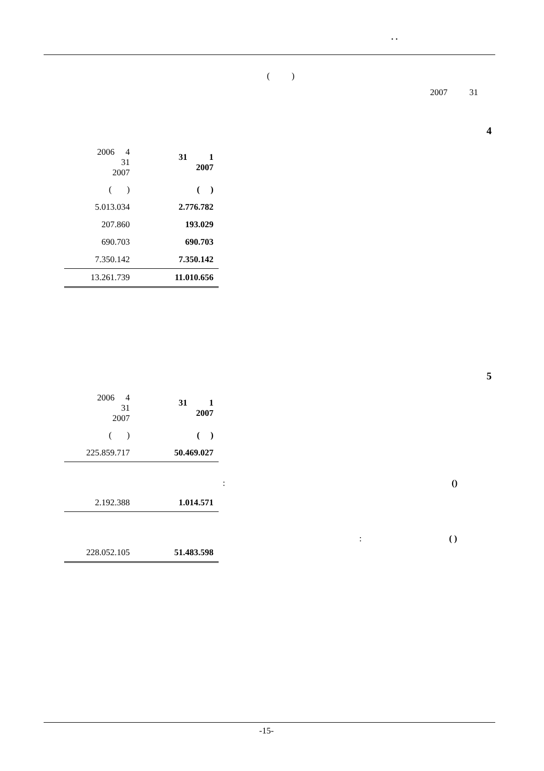. .
( )
2007 31
4
| 2006 4 31 2007 | 31 1 2007 |
| ( ) | ( ) |
| 5.013.034 | 2.776.782 |
| 207.860 | 193.029 |
| 690.703 | 690.703 |
| 7.350.142 | 7.350.142 |
| 13.261.739 | 11.010.656 |
5
| 2006 4 31 2007 | 31 1 2007 |
| ( ) | ( ) |
| 225.859.717 | 50.469.027 |
| 2.192.388 | 1.014.571 |
| 228.052.105 | 51.483.598 |
: ()
: ( )
-15-